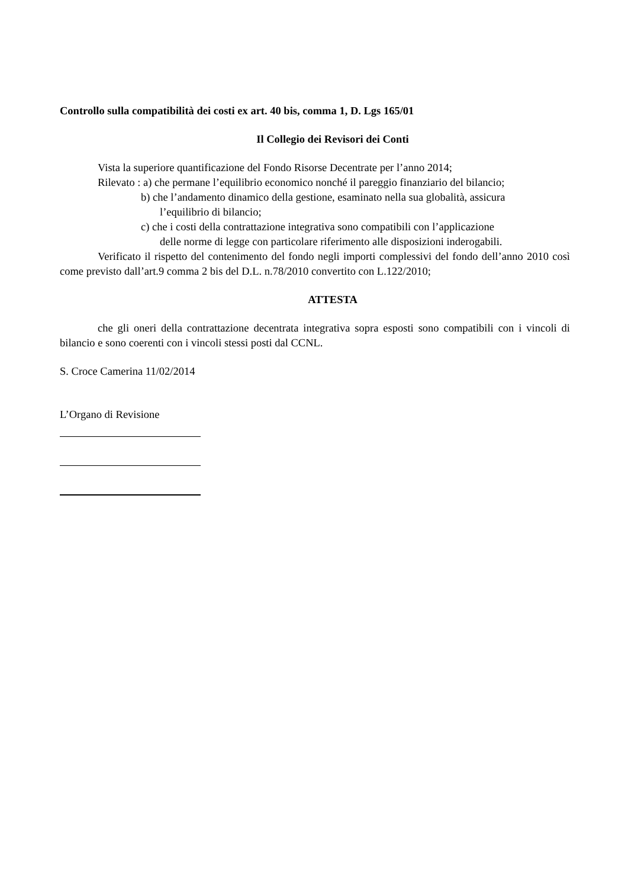Controllo sulla compatibilità dei costi ex art. 40 bis, comma 1, D. Lgs 165/01
Il Collegio dei Revisori dei Conti
Vista la superiore quantificazione del Fondo Risorse Decentrate per l’anno 2014;
Rilevato : a) che permane l’equilibrio economico nonché il pareggio finanziario del bilancio;
b) che l’andamento dinamico della gestione, esaminato nella sua globalità, assicura
l’equilibrio di bilancio;
c) che i costi della contrattazione integrativa sono compatibili con l’applicazione
delle norme di legge con particolare riferimento alle disposizioni inderogabili.
Verificato il rispetto del contenimento del fondo negli importi complessivi del fondo dell’anno 2010 così come previsto dall’art.9 comma 2 bis del D.L. n.78/2010 convertito con L.122/2010;
ATTESTA
che gli oneri della contrattazione decentrata integrativa sopra esposti sono compatibili con i vincoli di bilancio e sono coerenti con i vincoli stessi posti dal CCNL.
S. Croce Camerina 11/02/2014
L’Organo di Revisione